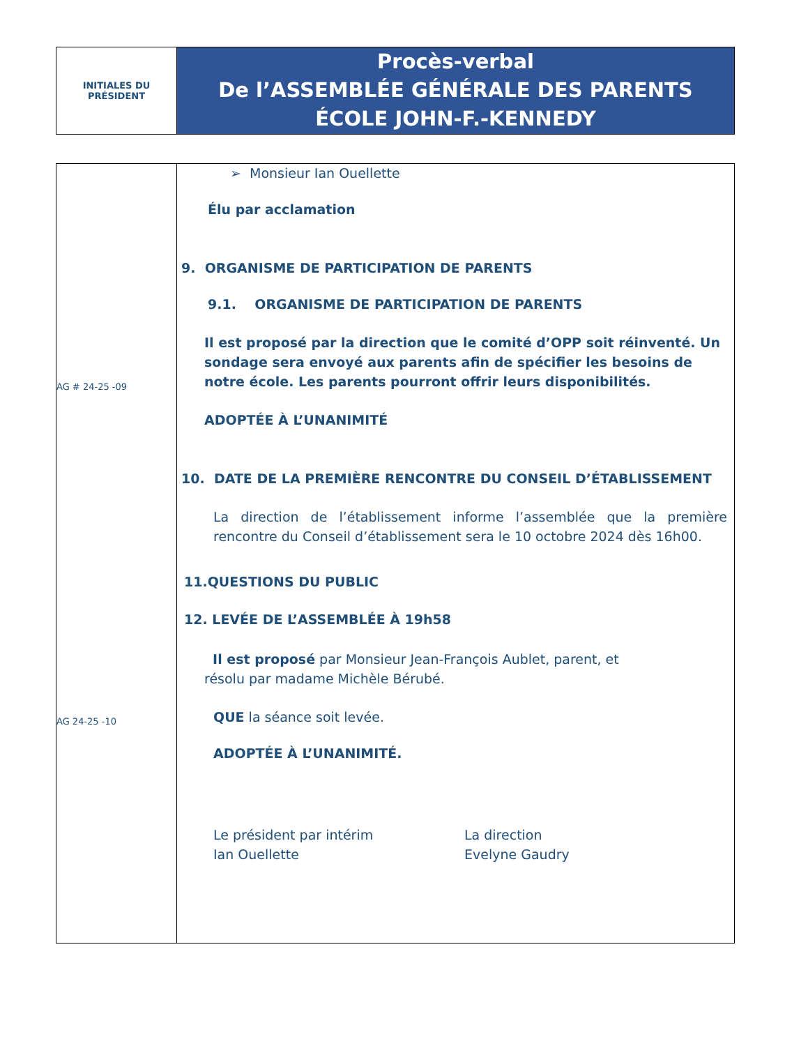INITIALES DU
PRÉSIDENT
Procès-verbal
De l’ASSEMBLÉE GÉNÉRALE DES PARENTS
ÉCOLE JOHN-F.-KENNEDY
AG # 24-25 -09
AG 24-25 -10
➢ Monsieur Ian Ouellette
Élu par acclamation
9. ORGANISME DE PARTICIPATION DE PARENTS
9.1. ORGANISME DE PARTICIPATION DE PARENTS
Il est proposé par la direction que le comité d’OPP soit réinventé. Un sondage sera envoyé aux parents afin de spécifier les besoins de notre école. Les parents pourront offrir leurs disponibilités.
ADOPTÉE À L’UNANIMITÉ
10. DATE DE LA PREMIÈRE RENCONTRE DU CONSEIL D’ÉTABLISSEMENT
La direction de l’établissement informe l’assemblée que la première rencontre du Conseil d’établissement sera le 10 octobre 2024 dès 16h00.
11.QUESTIONS DU PUBLIC
12. LEVÉE DE L’ASSEMBLÉE À 19h58
Il est proposé par Monsieur Jean-François Aublet, parent, et
résolu par madame Michèle Bérubé.
QUE la séance soit levée.
ADOPTÉE À L’UNANIMITÉ.
Le président par intérim
Ian Ouellette
La direction
Evelyne Gaudry